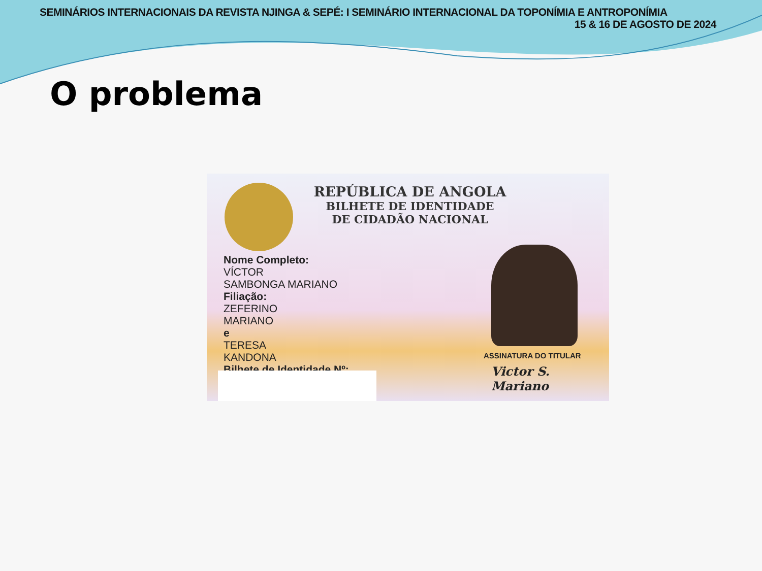SEMINÁRIOS INTERNACIONAIS DA REVISTA NJINGA & SEPÉ: I SEMINÁRIO INTERNACIONAL DA TOPONÍMIA E ANTROPONÍMIA
15 & 16 DE AGOSTO DE 2024
O problema
REPÚBLICA DE ANGOLA
BILHETE DE IDENTIDADE
DE CIDADÃO NACIONAL
Nome Completo:
VÍCTOR
SAMBONGA MARIANO
Filiação:
ZEFERINO
MARIANO
e
TERESA
KANDONA
Bilhete de Identidade Nº:
ASSINATURA DO TITULAR
Victor S. Mariano